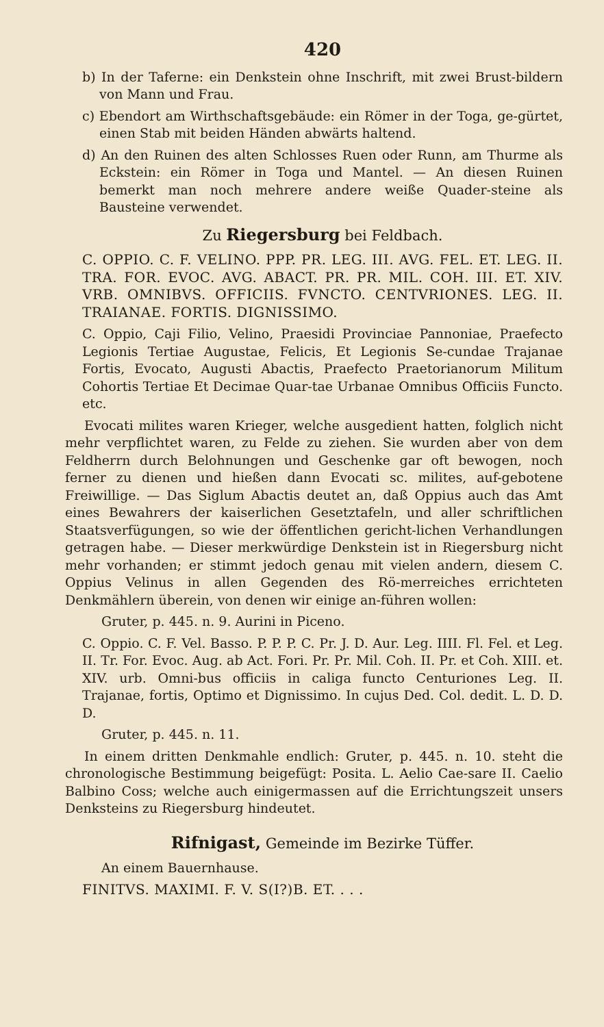420
b) In der Taferne: ein Denkstein ohne Inschrift, mit zwei Brust-bildern von Mann und Frau.
c) Ebendort am Wirthschaftsgebäude: ein Römer in der Toga, ge-gürtet, einen Stab mit beiden Händen abwärts haltend.
d) An den Ruinen des alten Schlosses Ruen oder Runn, am Thurme als Eckstein: ein Römer in Toga und Mantel. — An diesen Ruinen bemerkt man noch mehrere andere weiße Quader-steine als Bausteine verwendet.
Zu Riegersburg bei Feldbach.
C. OPPIO. C. F. VELINO. PPP. PR. LEG. III. AVG. FEL. ET. LEG. II. TRA. FOR. EVOC. AVG. ABACT. PR. PR. MIL. COH. III. ET. XIV. VRB. OMNIBVS. OFFICIIS. FVNCTO. CENTVRIONES. LEG. II. TRAIANAE. FORTIS. DIGNISSIMO.
C. Oppio, Caji Filio, Velino, Praesidi Provinciae Pannoniae, Praefecto Legionis Tertiae Augustae, Felicis, Et Legionis Se-cundae Trajanae Fortis, Evocato, Augusti Abactis, Praefecto Praetorianorum Militum Cohortis Tertiae Et Decimae Quar-tae Urbanae Omnibus Officiis Functo. etc.
Evocati milites waren Krieger, welche ausgedient hatten, folglich nicht mehr verpflichtet waren, zu Felde zu ziehen. Sie wurden aber von dem Feldherrn durch Belohnungen und Geschenke gar oft bewogen, noch ferner zu dienen und hießen dann Evocati sc. milites, auf-gebotene Freiwillige. — Das Siglum Abactis deutet an, daß Oppius auch das Amt eines Bewahrers der kaiserlichen Gesetztafeln, und aller schriftlichen Staatsverfügungen, so wie der öffentlichen gericht-lichen Verhandlungen getragen habe. — Dieser merkwürdige Denkstein ist in Riegersburg nicht mehr vorhanden; er stimmt jedoch genau mit vielen andern, diesem C. Oppius Velinus in allen Gegenden des Rö-merreiches errichteten Denkmählern überein, von denen wir einige an-führen wollen:
Gruter, p. 445. n. 9. Aurini in Piceno.
C. Oppio. C. F. Vel. Basso. P. P. P. C. Pr. J. D. Aur. Leg. IIII. Fl. Fel. et Leg. II. Tr. For. Evoc. Aug. ab Act. Fori. Pr. Pr. Mil. Coh. II. Pr. et Coh. XIII. et. XIV. urb. Omni-bus officiis in caliga functo Centuriones Leg. II. Trajanae, fortis, Optimo et Dignissimo. In cujus Ded. Col. dedit. L. D. D. D.
Gruter, p. 445. n. 11.
In einem dritten Denkmahle endlich: Gruter, p. 445. n. 10. steht die chronologische Bestimmung beigefügt: Posita. L. Aelio Cae-sare II. Caelio Balbino Coss; welche auch einigermassen auf die Errichtungszeit unsers Denksteins zu Riegersburg hindeutet.
Rifnigast, Gemeinde im Bezirke Tüffer.
An einem Bauernhause.
FINITVS. MAXIMI. F. V. S(I?)B. ET. . . .